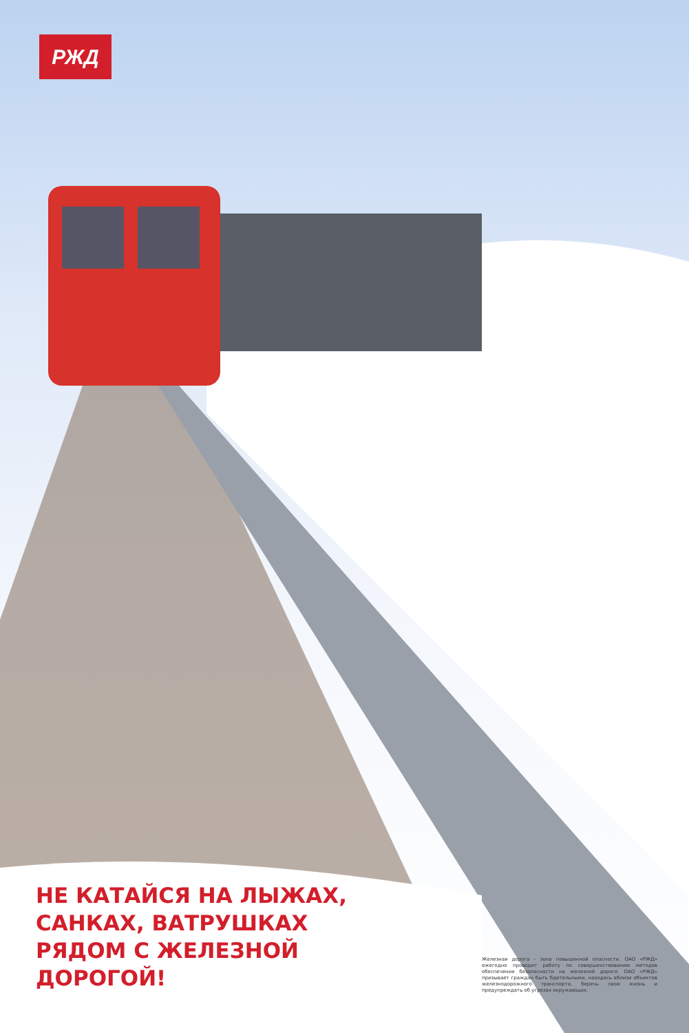РЖД
НЕ КАТАЙСЯ НА ЛЫЖАХ,
САНКАХ, ВАТРУШКАХ
РЯДОМ С ЖЕЛЕЗНОЙ
ДОРОГОЙ!
Железная дорога – зона повышенной опасности. ОАО «РЖД» ежегодно проводит работу по совершенствованию методов обеспечения безопасности на железной дороге. ОАО «РЖД» призывает граждан быть бдительными, находясь вблизи объектов железнодорожного транспорта, беречь свою жизнь и предупреждать об угрозах окружающих.